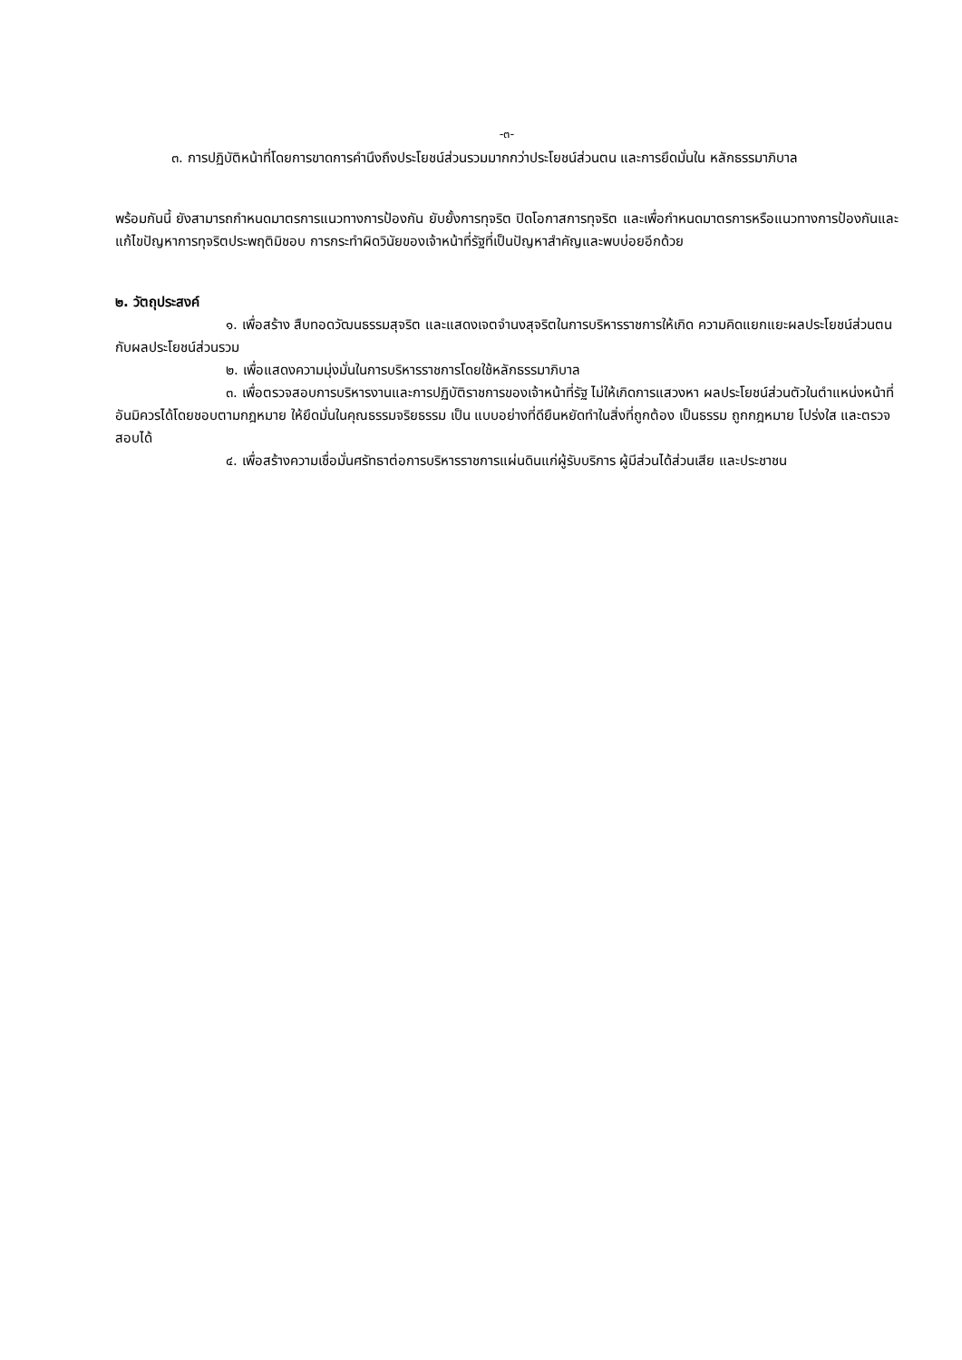-๓-
๓. การปฏิบัติหน้าที่โดยการขาดการคำนึงถึงประโยชน์ส่วนรวมมากกว่าประโยชน์ส่วนตน และการยึดมั่นใน หลักธรรมาภิบาล
พร้อมกันนี้ ยังสามารถกำหนดมาตรการแนวทางการป้องกัน ยับยั้งการทุจริต ปิดโอกาสการทุจริต และเพื่อกำหนดมาตรการหรือแนวทางการป้องกันและแก้ไขปัญหาการทุจริตประพฤติมิชอบ การกระทำผิดวินัยของเจ้าหน้าที่รัฐที่เป็นปัญหาสำคัญและพบบ่อยอีกด้วย
๒. วัตถุประสงค์
๑. เพื่อสร้าง สืบทอดวัฒนธรรมสุจริต และแสดงเจตจำนงสุจริตในการบริหารราชการให้เกิด ความคิดแยกแยะผลประโยชน์ส่วนตนกับผลประโยชน์ส่วนรวม
๒. เพื่อแสดงความมุ่งมั่นในการบริหารราชการโดยใช้หลักธรรมาภิบาล
๓. เพื่อตรวจสอบการบริหารงานและการปฏิบัติราชการของเจ้าหน้าที่รัฐ ไม่ให้เกิดการแสวงหา ผลประโยชน์ส่วนตัวในตำแหน่งหน้าที่อันมิควรได้โดยชอบตามกฎหมาย ให้ยึดมั่นในคุณธรรมจริยธรรม เป็น แบบอย่างที่ดียืนหยัดทำในสิ่งที่ถูกต้อง เป็นธรรม ถูกกฎหมาย โปร่งใส และตรวจสอบได้
๔. เพื่อสร้างความเชื่อมั่นศรัทธาต่อการบริหารราชการแผ่นดินแก่ผู้รับบริการ ผู้มีส่วนได้ส่วนเสีย และประชาชน